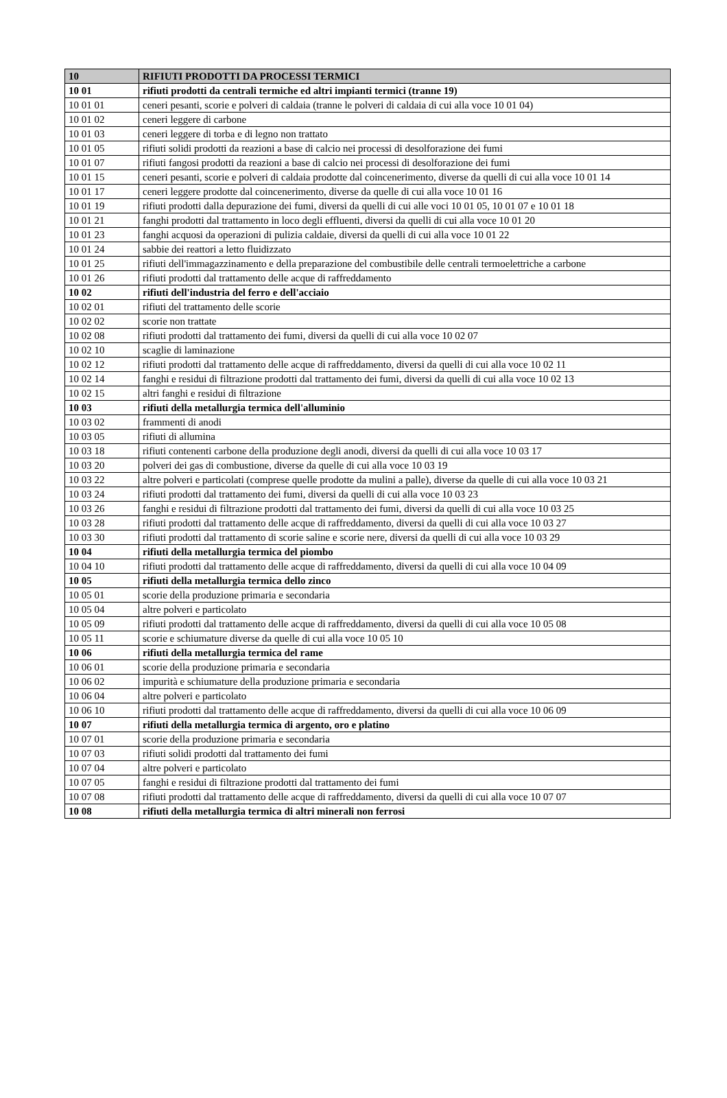| 10 | RIFIUTI PRODOTTI DA PROCESSI TERMICI |
| 10 01 | rifiuti prodotti da centrali termiche ed altri impianti termici (tranne 19) |
| 10 01 01 | ceneri pesanti, scorie e polveri di caldaia (tranne le polveri di caldaia di cui alla voce 10 01 04) |
| 10 01 02 | ceneri leggere di carbone |
| 10 01 03 | ceneri leggere di torba e di legno non trattato |
| 10 01 05 | rifiuti solidi prodotti da reazioni a base di calcio nei processi di desolforazione dei fumi |
| 10 01 07 | rifiuti fangosi prodotti da reazioni a base di calcio nei processi di desolforazione dei fumi |
| 10 01 15 | ceneri pesanti, scorie e polveri di caldaia prodotte dal coincenerimento, diverse da quelli di cui alla voce 10 01 14 |
| 10 01 17 | ceneri leggere prodotte dal coincenerimento, diverse da quelle di cui alla voce 10 01 16 |
| 10 01 19 | rifiuti prodotti dalla depurazione dei fumi, diversi da quelli di cui alle voci 10 01 05, 10 01 07 e 10 01 18 |
| 10 01 21 | fanghi prodotti dal trattamento in loco degli effluenti, diversi da quelli di cui alla voce 10 01 20 |
| 10 01 23 | fanghi acquosi da operazioni di pulizia caldaie, diversi da quelli di cui alla voce 10 01 22 |
| 10 01 24 | sabbie dei reattori a letto fluidizzato |
| 10 01 25 | rifiuti dell'immagazzinamento e della preparazione del combustibile delle centrali termoelettriche a carbone |
| 10 01 26 | rifiuti prodotti dal trattamento delle acque di raffreddamento |
| 10 02 | rifiuti dell'industria del ferro e dell'acciaio |
| 10 02 01 | rifiuti del trattamento delle scorie |
| 10 02 02 | scorie non trattate |
| 10 02 08 | rifiuti prodotti dal trattamento dei fumi, diversi da quelli di cui alla voce 10 02 07 |
| 10 02 10 | scaglie di laminazione |
| 10 02 12 | rifiuti prodotti dal trattamento delle acque di raffreddamento, diversi da quelli di cui alla voce 10 02 11 |
| 10 02 14 | fanghi e residui di filtrazione prodotti dal trattamento dei fumi, diversi da quelli di cui alla voce 10 02 13 |
| 10 02 15 | altri fanghi e residui di filtrazione |
| 10 03 | rifiuti della metallurgia termica dell'alluminio |
| 10 03 02 | frammenti di anodi |
| 10 03 05 | rifiuti di allumina |
| 10 03 18 | rifiuti contenenti carbone della produzione degli anodi, diversi da quelli di cui alla voce 10 03 17 |
| 10 03 20 | polveri dei gas di combustione, diverse da quelle di cui alla voce 10 03 19 |
| 10 03 22 | altre polveri e particolati (comprese quelle prodotte da mulini a palle), diverse da quelle di cui alla voce 10 03 21 |
| 10 03 24 | rifiuti prodotti dal trattamento dei fumi, diversi da quelli di cui alla voce 10 03 23 |
| 10 03 26 | fanghi e residui di filtrazione prodotti dal trattamento dei fumi, diversi da quelli di cui alla voce 10 03 25 |
| 10 03 28 | rifiuti prodotti dal trattamento delle acque di raffreddamento, diversi da quelli di cui alla voce 10 03 27 |
| 10 03 30 | rifiuti prodotti dal trattamento di scorie saline e scorie nere, diversi da quelli di cui alla voce 10 03 29 |
| 10 04 | rifiuti della metallurgia termica del piombo |
| 10 04 10 | rifiuti prodotti dal trattamento delle acque di raffreddamento, diversi da quelli di cui alla voce 10 04 09 |
| 10 05 | rifiuti della metallurgia termica dello zinco |
| 10 05 01 | scorie della produzione primaria e secondaria |
| 10 05 04 | altre polveri e particolato |
| 10 05 09 | rifiuti prodotti dal trattamento delle acque di raffreddamento, diversi da quelli di cui alla voce 10 05 08 |
| 10 05 11 | scorie e schiumature diverse da quelle di cui alla voce 10 05 10 |
| 10 06 | rifiuti della metallurgia termica del rame |
| 10 06 01 | scorie della produzione primaria e secondaria |
| 10 06 02 | impurità e schiumature della produzione primaria e secondaria |
| 10 06 04 | altre polveri e particolato |
| 10 06 10 | rifiuti prodotti dal trattamento delle acque di raffreddamento, diversi da quelli di cui alla voce 10 06 09 |
| 10 07 | rifiuti della metallurgia termica di argento, oro e platino |
| 10 07 01 | scorie della produzione primaria e secondaria |
| 10 07 03 | rifiuti solidi prodotti dal trattamento dei fumi |
| 10 07 04 | altre polveri e particolato |
| 10 07 05 | fanghi e residui di filtrazione prodotti dal trattamento dei fumi |
| 10 07 08 | rifiuti prodotti dal trattamento delle acque di raffreddamento, diversi da quelli di cui alla voce 10 07 07 |
| 10 08 | rifiuti della metallurgia termica di altri minerali non ferrosi |